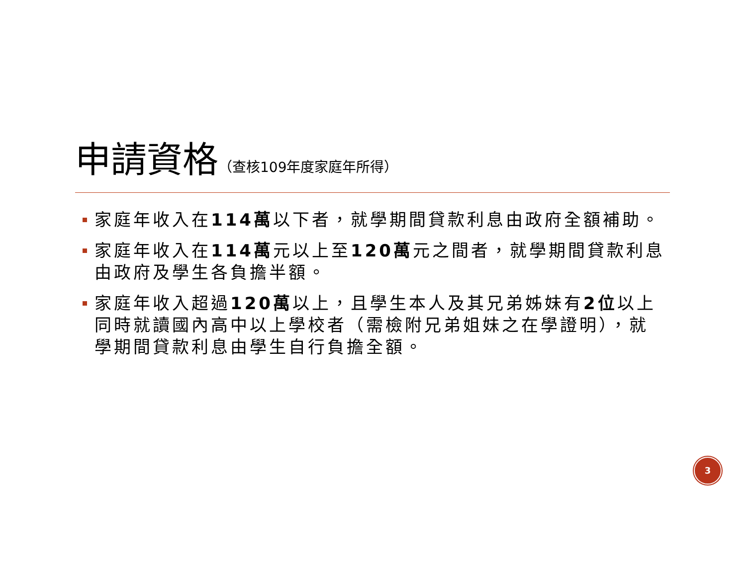申請資格
（查核109年度家庭年所得）
家庭年收入在114萬以下者，就學期間貸款利息由政府全額補助。
家庭年收入在114萬元以上至120萬元之間者，就學期間貸款利息由政府及學生各負擔半額。
家庭年收入超過120萬以上，且學生本人及其兄弟姊妹有2位以上同時就讀國內高中以上學校者（需檢附兄弟姐妹之在學證明），就學期間貸款利息由學生自行負擔全額。
3